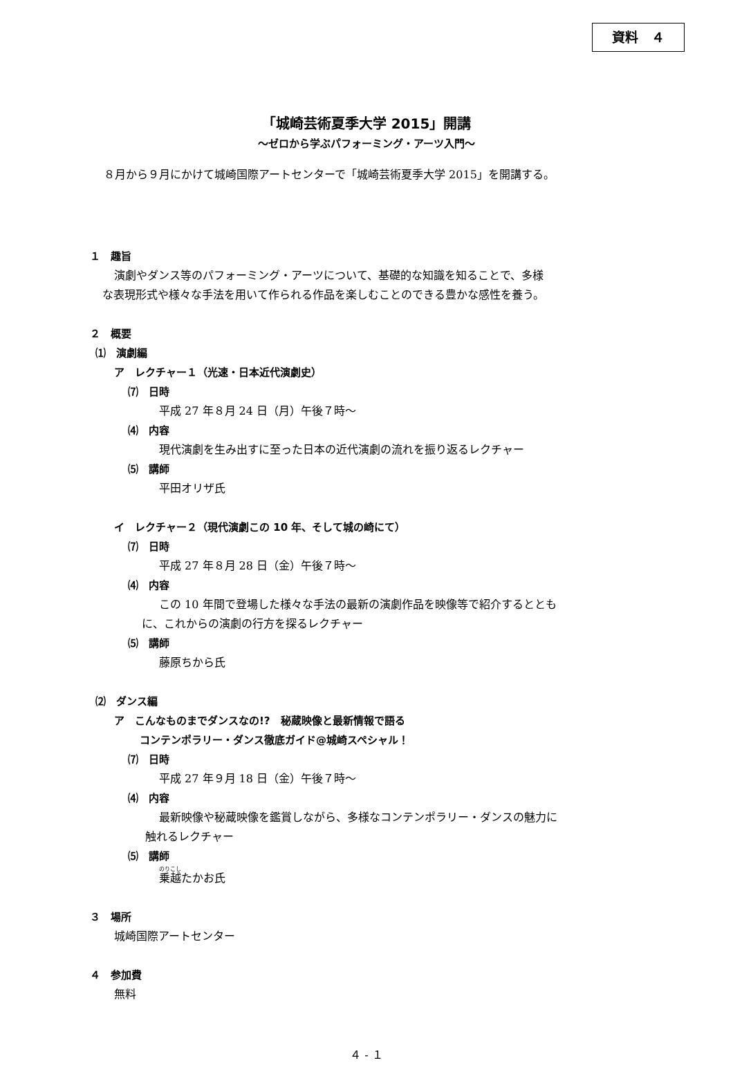資料　４
「城崎芸術夏季大学 2015」開講
～ゼロから学ぶパフォーミング・アーツ入門～
８月から９月にかけて城崎国際アートセンターで「城崎芸術夏季大学 2015」を開講する。
１　趣旨
演劇やダンス等のパフォーミング・アーツについて、基礎的な知識を知ることで、多様
な表現形式や様々な手法を用いて作られる作品を楽しむことのできる豊かな感性を養う。
２　概要
⑴　演劇編
ア　レクチャー１（光速・日本近代演劇史）
⑺　日時
平成 27 年８月 24 日（月）午後７時～
⑷　内容
現代演劇を生み出すに至った日本の近代演劇の流れを振り返るレクチャー
⑸　講師
平田オリザ氏
イ　レクチャー２（現代演劇この 10 年、そして城の崎にて）
⑺　日時
平成 27 年８月 28 日（金）午後７時～
⑷　内容
この 10 年間で登場した様々な手法の最新の演劇作品を映像等で紹介するととも
に、これからの演劇の行方を探るレクチャー
⑸　講師
藤原ちから氏
⑵　ダンス編
ア　こんなものまでダンスなの!?　秘蔵映像と最新情報で語る
コンテンポラリー・ダンス徹底ガイド@城崎スペシャル！
⑺　日時
平成 27 年９月 18 日（金）午後７時～
⑷　内容
最新映像や秘蔵映像を鑑賞しながら、多様なコンテンポラリー・ダンスの魅力に
触れるレクチャー
⑸　講師
乗越たかお氏
３　場所
城崎国際アートセンター
４　参加費
無料
４ - １